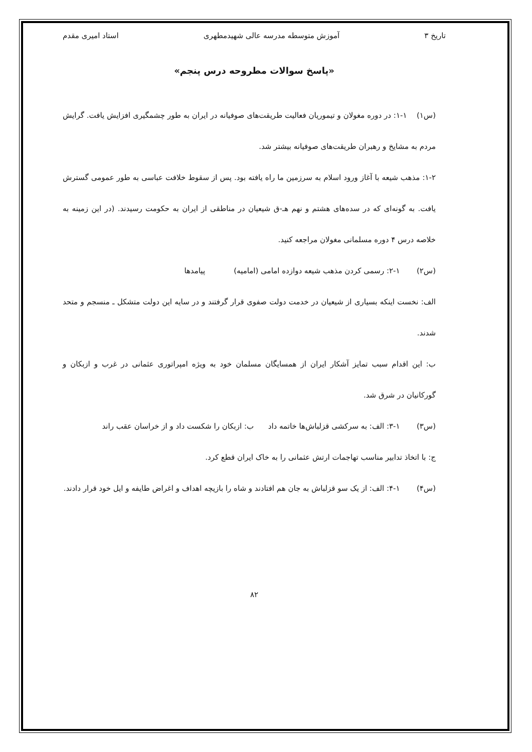تاریخ ۳ آموزش متوسطه مدرسه عالی شهیدمطهری استاد امیری مقدم
«پاسخ سوالات مطروحه درس پنجم»
(س۱) ۱-۱: در دوره مغولان و تیموریان فعالیت طریقت‌های صوفیانه در ایران به طور چشمگیری افزایش یافت. گرایش مردم به مشایخ و رهبران طریقت‌های صوفیانه بیشتر شد.
۱-۲: مذهب شیعه با آغاز ورود اسلام به سرزمین ما راه یافته بود. پس از سقوط خلافت عباسی به طور عمومی گسترش یافت. به گونه‌ای که در سده‌های هشتم و نهم هـ-ق شیعیان در مناطقی از ایران به حکومت رسیدند. (در این زمینه به خلاصه درس ۴ دوره مسلمانی مغولان مراجعه کنید.
(س۲) ۱-۲: رسمی کردن مذهب شیعه دوازده امامی (امامیه) پیامدها
الف: نخست اینکه بسیاری از شیعیان در خدمت دولت صفوی قرار گرفتند و در سایه این دولت متشکل ـ منسجم و متحد شدند.
ب: این اقدام سبب تمایز آشکار ایران از همسایگان مسلمان خود به ویژه امپراتوری عثمانی در غرب و ازبکان و گورکانیان در شرق شد.
(س۳) ۱-۳: الف: به سرکشی قزلباش‌ها خاتمه داد ب: ازبکان را شکست داد و از خراسان عقب راند
ج: با اتخاذ تدابیر مناسب تهاجمات ارتش عثمانی را به خاک ایران قطع کرد.
(س۴) ۱-۴: الف: از یک سو قزلباش به جان هم افتادند و شاه را بازیچه اهداف و اغراض طایفه و ایل خود قرار دادند.
۸۲